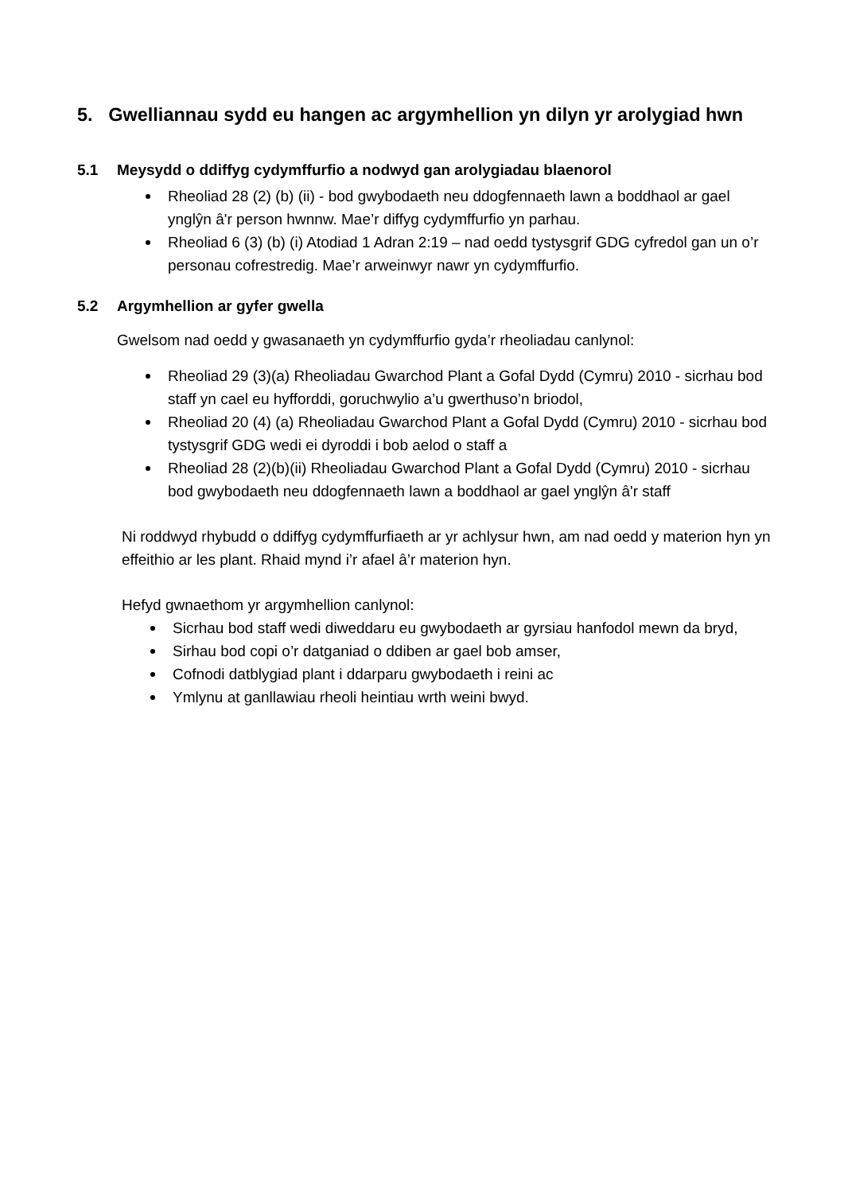5. Gwelliannau sydd eu hangen ac argymhellion yn dilyn yr arolygiad hwn
5.1 Meysydd o ddiffyg cydymffurfio a nodwyd gan arolygiadau blaenorol
Rheoliad 28 (2) (b) (ii) - bod gwybodaeth neu ddogfennaeth lawn a boddhaol ar gael ynglŷn â'r person hwnnw. Mae’r diffyg cydymffurfio yn parhau.
Rheoliad 6 (3) (b) (i) Atodiad 1 Adran 2:19 – nad oedd tystysgrif GDG cyfredol gan un o’r personau cofrestredig. Mae’r arweinwyr nawr yn cydymffurfio.
5.2 Argymhellion ar gyfer gwella
Gwelsom nad oedd y gwasanaeth yn cydymffurfio gyda’r rheoliadau canlynol:
Rheoliad 29 (3)(a) Rheoliadau Gwarchod Plant a Gofal Dydd (Cymru) 2010 - sicrhau bod staff yn cael eu hyfforddi, goruchwylio a’u gwerthuso’n briodol,
Rheoliad 20 (4) (a) Rheoliadau Gwarchod Plant a Gofal Dydd (Cymru) 2010 - sicrhau bod tystysgrif GDG wedi ei dyroddi i bob aelod o staff a
Rheoliad 28 (2)(b)(ii) Rheoliadau Gwarchod Plant a Gofal Dydd (Cymru) 2010 - sicrhau bod gwybodaeth neu ddogfennaeth lawn a boddhaol ar gael ynglŷn â'r staff
Ni roddwyd rhybudd o ddiffyg cydymffurfiaeth ar yr achlysur hwn, am nad oedd y materion hyn yn effeithio ar les plant. Rhaid mynd i’r afael â’r materion hyn.
Hefyd gwnaethom yr argymhellion canlynol:
Sicrhau bod staff wedi diweddaru eu gwybodaeth ar gyrsiau hanfodol mewn da bryd,
Sirhau bod copi o’r datganiad o ddiben ar gael bob amser,
Cofnodi datblygiad plant i ddarparu gwybodaeth i reini ac
Ymlynu at ganllawiau rheoli heintiau wrth weini bwyd.